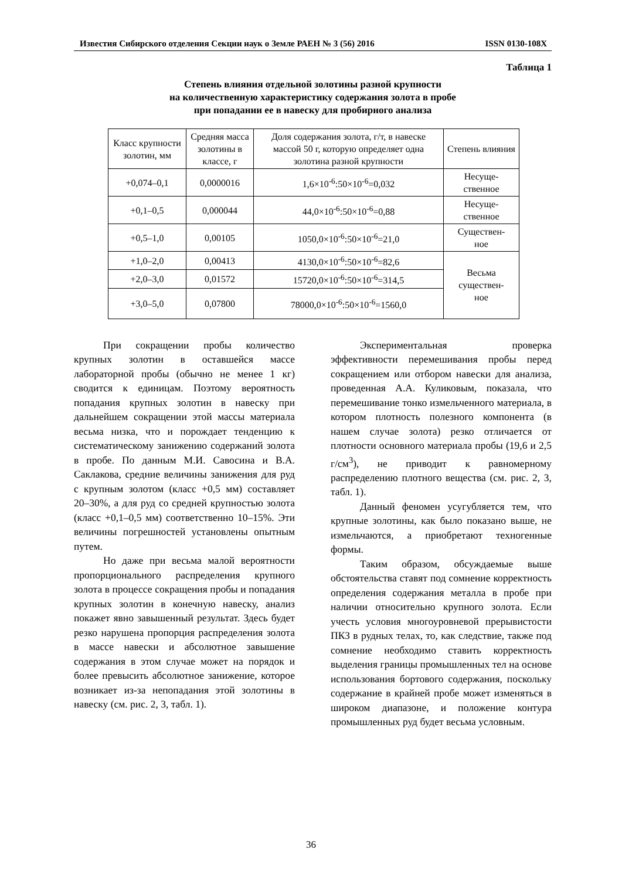Известия Сибирского отделения Секции наук о Земле РАЕН № 3 (56) 2016 ISSN 0130-108X
Таблица 1
Степень влияния отдельной золотины разной крупности
на количественную характеристику содержания золота в пробе
при попадании ее в навеску для пробирного анализа
| Класс крупности золотин, мм | Средняя масса золотины в классе, г | Доля содержания золота, г/т, в навеске массой 50 г, которую определяет одна золотина разной крупности | Степень влияния |
| --- | --- | --- | --- |
| +0,074–0,1 | 0,0000016 | 1,6×10<sup>-6</sup>:50×10<sup>-6</sup>=0,032 | Несуще- ственное |
| +0,1–0,5 | 0,000044 | 44,0×10<sup>-6</sup>:50×10<sup>-6</sup>=0,88 | Несуще- ственное |
| +0,5–1,0 | 0,00105 | 1050,0×10<sup>-6</sup>:50×10<sup>-6</sup>=21,0 | Существен- ное |
| +1,0–2,0 | 0,00413 | 4130,0×10<sup>-6</sup>:50×10<sup>-6</sup>=82,6 | Весьма существен- ное |
| +2,0–3,0 | 0,01572 | 15720,0×10<sup>-6</sup>:50×10<sup>-6</sup>=314,5 | |
| +3,0–5,0 | 0,07800 | 78000,0×10<sup>-6</sup>:50×10<sup>-6</sup>=1560,0 | |
При сокращении пробы количество крупных золотин в оставшейся массе лабораторной пробы (обычно не менее 1 кг) сводится к единицам. Поэтому вероятность попадания крупных золотин в навеску при дальнейшем сокращении этой массы материала весьма низка, что и порождает тенденцию к систематическому занижению содержаний золота в пробе. По данным М.И. Савосина и В.А. Саклакова, средние величины занижения для руд с крупным золотом (класс +0,5 мм) составляет 20–30%, а для руд со средней крупностью золота (класс +0,1–0,5 мм) соответственно 10–15%. Эти величины погрешностей установлены опытным путем.
Но даже при весьма малой вероятности пропорционального распределения крупного золота в процессе сокращения пробы и попадания крупных золотин в конечную навеску, анализ покажет явно завышенный результат. Здесь будет резко нарушена пропорция распределения золота в массе навески и абсолютное завышение содержания в этом случае может на порядок и более превысить абсолютное занижение, которое возникает из-за непопадания этой золотины в навеску (см. рис. 2, 3, табл. 1).
Экспериментальная проверка эффективности перемешивания пробы перед сокращением или отбором навески для анализа, проведенная А.А. Куликовым, показала, что перемешивание тонко измельченного материала, в котором плотность полезного компонента (в нашем случае золота) резко отличается от плотности основного материала пробы (19,6 и 2,5 г/см<sup>3</sup>), не приводит к равномерному распределению плотного вещества (см. рис. 2, 3, табл. 1).
Данный феномен усугубляется тем, что крупные золотины, как было показано выше, не измельчаются, а приобретают техногенные формы.
Таким образом, обсуждаемые выше обстоятельства ставят под сомнение корректность определения содержания металла в пробе при наличии относительно крупного золота. Если учесть условия многоуровневой прерывистости ПКЗ в рудных телах, то, как следствие, также под сомнение необходимо ставить корректность выделения границы промышленных тел на основе использования бортового содержания, поскольку содержание в крайней пробе может изменяться в широком диапазоне, и положение контура промышленных руд будет весьма условным.
36